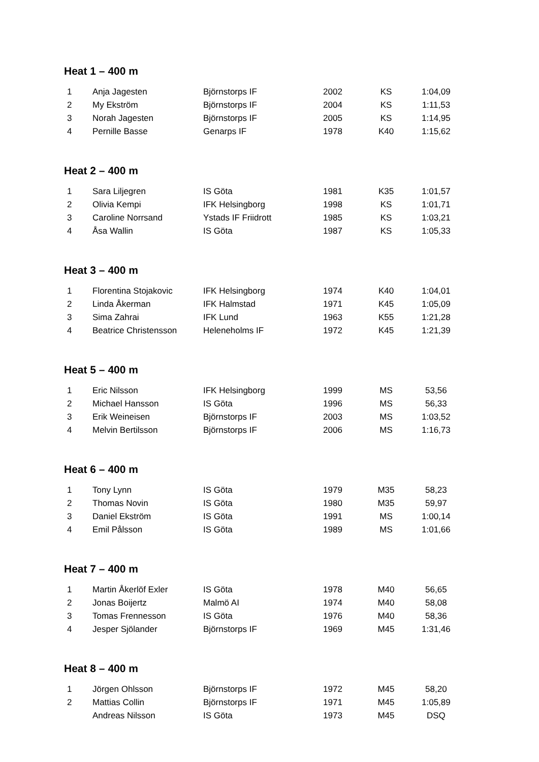Heat 1 – 400 m
| 1 | Anja Jagesten | Björnstorps IF | 2002 | KS | 1:04,09 |
| 2 | My Ekström | Björnstorps IF | 2004 | KS | 1:11,53 |
| 3 | Norah Jagesten | Björnstorps IF | 2005 | KS | 1:14,95 |
| 4 | Pernille Basse | Genarps IF | 1978 | K40 | 1:15,62 |
Heat 2 – 400 m
| 1 | Sara Liljegren | IS Göta | 1981 | K35 | 1:01,57 |
| 2 | Olivia Kempi | IFK Helsingborg | 1998 | KS | 1:01,71 |
| 3 | Caroline Norrsand | Ystads IF Friidrott | 1985 | KS | 1:03,21 |
| 4 | Åsa Wallin | IS Göta | 1987 | KS | 1:05,33 |
Heat 3 – 400 m
| 1 | Florentina Stojakovic | IFK Helsingborg | 1974 | K40 | 1:04,01 |
| 2 | Linda Åkerman | IFK Halmstad | 1971 | K45 | 1:05,09 |
| 3 | Sima Zahrai | IFK Lund | 1963 | K55 | 1:21,28 |
| 4 | Beatrice Christensson | Heleneholms IF | 1972 | K45 | 1:21,39 |
Heat 5 – 400 m
| 1 | Eric Nilsson | IFK Helsingborg | 1999 | MS | 53,56 |
| 2 | Michael Hansson | IS Göta | 1996 | MS | 56,33 |
| 3 | Erik Weineisen | Björnstorps IF | 2003 | MS | 1:03,52 |
| 4 | Melvin Bertilsson | Björnstorps IF | 2006 | MS | 1:16,73 |
Heat 6 – 400 m
| 1 | Tony Lynn | IS Göta | 1979 | M35 | 58,23 |
| 2 | Thomas Novin | IS Göta | 1980 | M35 | 59,97 |
| 3 | Daniel Ekström | IS Göta | 1991 | MS | 1:00,14 |
| 4 | Emil Pålsson | IS Göta | 1989 | MS | 1:01,66 |
Heat 7 – 400 m
| 1 | Martin Åkerlöf Exler | IS Göta | 1978 | M40 | 56,65 |
| 2 | Jonas Boijertz | Malmö AI | 1974 | M40 | 58,08 |
| 3 | Tomas Frennesson | IS Göta | 1976 | M40 | 58,36 |
| 4 | Jesper Sjölander | Björnstorps IF | 1969 | M45 | 1:31,46 |
Heat 8 – 400 m
| 1 | Jörgen Ohlsson | Björnstorps IF | 1972 | M45 | 58,20 |
| 2 | Mattias Collin | Björnstorps IF | 1971 | M45 | 1:05,89 |
| | Andreas Nilsson | IS Göta | 1973 | M45 | DSQ |